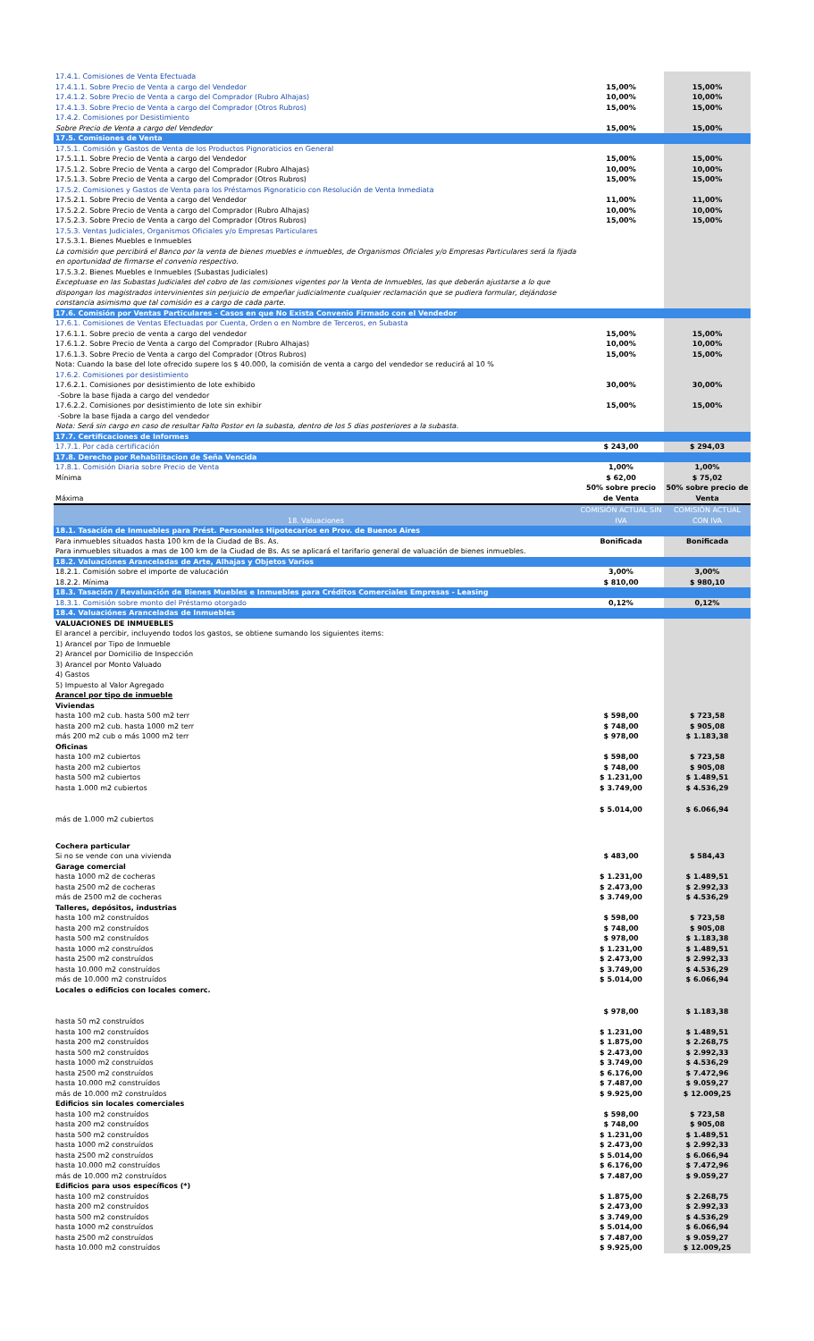| 17.4.1. Comisiones de Venta Efectuada | | |
| 17.4.1.1. Sobre Precio de Venta a cargo del Vendedor | 15,00% | 15,00% |
| 17.4.1.2. Sobre Precio de Venta a cargo del Comprador (Rubro Alhajas) | 10,00% | 10,00% |
| 17.4.1.3. Sobre Precio de Venta a cargo del Comprador (Otros Rubros) | 15,00% | 15,00% |
| 17.4.2. Comisiones por Desistimiento | | |
| Sobre Precio de Venta a cargo del Vendedor | 15,00% | 15,00% |
| 17.5. Comisiones de Venta | | |
| 17.5.1. Comisión y Gastos de Venta de los Productos Pignoraticios en General | | |
| 17.5.1.1. Sobre Precio de Venta a cargo del Vendedor | 15,00% | 15,00% |
| 17.5.1.2. Sobre Precio de Venta a cargo del Comprador (Rubro Alhajas) | 10,00% | 10,00% |
| 17.5.1.3. Sobre Precio de Venta a cargo del Comprador (Otros Rubros) | 15,00% | 15,00% |
| 17.5.2. Comisiones y Gastos de Venta para los Préstamos Pignoraticio con Resolución de Venta Inmediata | | |
| 17.5.2.1. Sobre Precio de Venta a cargo del Vendedor | 11,00% | 11,00% |
| 17.5.2.2. Sobre Precio de Venta a cargo del Comprador (Rubro Alhajas) | 10,00% | 10,00% |
| 17.5.2.3. Sobre Precio de Venta a cargo del Comprador (Otros Rubros) | 15,00% | 15,00% |
| 17.5.3. Ventas Judiciales, Organismos Oficiales y/o Empresas Particulares | | |
| 17.5.3.1. Bienes Muebles e Inmuebles | | |
| La comisión que percibirá el Banco por la venta de bienes muebles e inmuebles, de Organismos Oficiales y/o Empresas Particulares será la fijada en oportunidad de firmarse el convenio respectivo. | | |
| 17.5.3.2. Bienes Muebles e Inmuebles (Subastas Judiciales) | | |
| Exceptuase en las Subastas Judiciales del cobro de las comisiones vigentes por la Venta de Inmuebles, las que deberán ajustarse a lo que dispongan los magistrados intervinientes sin perjuicio de empeñar judicialmente cualquier reclamación que se pudiera formular, dejándose constancia asimismo que tal comisión es a cargo de cada parte. | | |
| 17.6. Comisión por Ventas Particulares - Casos en que No Exista Convenio Firmado con el Vendedor | | |
| 17.6.1. Comisiones de Ventas Efectuadas por Cuenta, Orden o en Nombre de Terceros, en Subasta | | |
| 17.6.1.1. Sobre precio de venta a cargo del vendedor | 15,00% | 15,00% |
| 17.6.1.2. Sobre Precio de Venta a cargo del Comprador (Rubro Alhajas) | 10,00% | 10,00% |
| 17.6.1.3. Sobre Precio de Venta a cargo del Comprador (Otros Rubros) | 15,00% | 15,00% |
| Nota: Cuando la base del lote ofrecido supere los $ 40.000, la comisión de venta a cargo del vendedor se reducirá al 10 % | | |
| 17.6.2. Comisiones por desistimiento | | |
| 17.6.2.1. Comisiones por desistimiento de lote exhibido | 30,00% | 30,00% |
| -Sobre la base fijada a cargo del vendedor | | |
| 17.6.2.2. Comisiones por desistimiento de lote sin exhibir | 15,00% | 15,00% |
| -Sobre la base fijada a cargo del vendedor | | |
| Nota: Será sin cargo en caso de resultar Falto Postor en la subasta, dentro de los 5 dias posteriores a la subasta. | | |
| 17.7. Certificaciones de Informes | | |
| 17.7.1. Por cada certificación | $ 243,00 | $ 294,03 |
| 17.8. Derecho por Rehabilitacion de Seña Vencida | | |
| 17.8.1. Comisión Diaria sobre Precio de Venta | 1,00% | 1,00% |
| Mínima | $ 62,00 | $ 75,02 |
| Máxima | 50% sobre precio de Venta | 50% sobre precio de Venta |
| 18. Valuaciones | COMISIÓN ACTUAL SIN IVA | COMISIÓN ACTUAL CON IVA |
| 18.1. Tasación de Inmuebles para Prést. Personales Hipotecarios en Prov. de Buenos Aires | | |
| Para inmuebles situados hasta 100 km de la Ciudad de Bs. As. | Bonificada | Bonificada |
| Para inmuebles situados a mas de 100 km de la Ciudad de Bs. As se aplicará el tarifario general de valuación de bienes inmuebles. | | |
| 18.2. Valuaciónes Arancel­adas de Arte, Alhajas y Objetos Varios | | |
| 18.2.1. Comisión sobre el importe de valucación | 3,00% | 3,00% |
| 18.2.2. Mínima | $ 810,00 | $ 980,10 |
| 18.3. Tasación / Revaluación de Bienes Muebles e Inmuebles para Créditos Comerciales Empresas - Leasing | | |
| 18.3.1. Comisión sobre monto del Préstamo otorgado | 0,12% | 0,12% |
| 18.4. Valuaciónes Arancel­adas de Inmuebles | | |
| VALUACIONES DE INMUEBLES | | |
| El arancel a percibir, incluyendo todos los gastos, se obtiene sumando los siguientes items: | | |
| 1) Arancel por Tipo de Inmueble | | |
| 2) Arancel por Domicilio de Inspección | | |
| 3) Arancel por Monto Valuado | | |
| 4) Gastos | | |
| 5) Impuesto al Valor Agregado | | |
| Arancel por tipo de inmueble | | |
| Viviendas | | |
| hasta 100 m2 cub. hasta 500 m2 terr | $ 598,00 | $ 723,58 |
| hasta 200 m2 cub. hasta 1000 m2 terr | $ 748,00 | $ 905,08 |
| más 200 m2 cub o más 1000 m2 terr | $ 978,00 | $ 1.183,38 |
| Oficinas | | |
| hasta 100 m2 cubiertos | $ 598,00 | $ 723,58 |
| hasta 200 m2 cubiertos | $ 748,00 | $ 905,08 |
| hasta 500 m2 cubiertos | $ 1.231,00 | $ 1.489,51 |
| hasta 1.000 m2 cubiertos | $ 3.749,00 | $ 4.536,29 |
| | $ 5.014,00 | $ 6.066,94 |
| más de 1.000 m2 cubiertos | | |
| Cochera particular | | |
| Si no se vende con una vivienda | $ 483,00 | $ 584,43 |
| Garage comercial | | |
| hasta 1000 m2 de cocheras | $ 1.231,00 | $ 1.489,51 |
| hasta 2500 m2 de cocheras | $ 2.473,00 | $ 2.992,33 |
| más de 2500 m2 de cocheras | $ 3.749,00 | $ 4.536,29 |
| Talleres, depósitos, industrias | | |
| hasta 100 m2 construídos | $ 598,00 | $ 723,58 |
| hasta 200 m2 construídos | $ 748,00 | $ 905,08 |
| hasta 500 m2 construídos | $ 978,00 | $ 1.183,38 |
| hasta 1000 m2 construídos | $ 1.231,00 | $ 1.489,51 |
| hasta 2500 m2 construídos | $ 2.473,00 | $ 2.992,33 |
| hasta 10.000 m2 construídos | $ 3.749,00 | $ 4.536,29 |
| más de 10.000 m2 construídos | $ 5.014,00 | $ 6.066,94 |
| Locales o edificios con locales comerc. | | |
| | $ 978,00 | $ 1.183,38 |
| hasta 50 m2 construídos | | |
| hasta 100 m2 construídos | $ 1.231,00 | $ 1.489,51 |
| hasta 200 m2 construídos | $ 1.875,00 | $ 2.268,75 |
| hasta 500 m2 construídos | $ 2.473,00 | $ 2.992,33 |
| hasta 1000 m2 construídos | $ 3.749,00 | $ 4.536,29 |
| hasta 2500 m2 construídos | $ 6.176,00 | $ 7.472,96 |
| hasta 10.000 m2 construídos | $ 7.487,00 | $ 9.059,27 |
| más de 10.000 m2 construídos | $ 9.925,00 | $ 12.009,25 |
| Edificios sin locales comerciales | | |
| hasta 100 m2 construídos | $ 598,00 | $ 723,58 |
| hasta 200 m2 construídos | $ 748,00 | $ 905,08 |
| hasta 500 m2 construídos | $ 1.231,00 | $ 1.489,51 |
| hasta 1000 m2 construídos | $ 2.473,00 | $ 2.992,33 |
| hasta 2500 m2 construídos | $ 5.014,00 | $ 6.066,94 |
| hasta 10.000 m2 construídos | $ 6.176,00 | $ 7.472,96 |
| más de 10.000 m2 construídos | $ 7.487,00 | $ 9.059,27 |
| Edificios para usos específicos (*) | | |
| hasta 100 m2 construídos | $ 1.875,00 | $ 2.268,75 |
| hasta 200 m2 construídos | $ 2.473,00 | $ 2.992,33 |
| hasta 500 m2 construídos | $ 3.749,00 | $ 4.536,29 |
| hasta 1000 m2 construídos | $ 5.014,00 | $ 6.066,94 |
| hasta 2500 m2 construídos | $ 7.487,00 | $ 9.059,27 |
| hasta 10.000 m2 construídos | $ 9.925,00 | $ 12.009,25 |